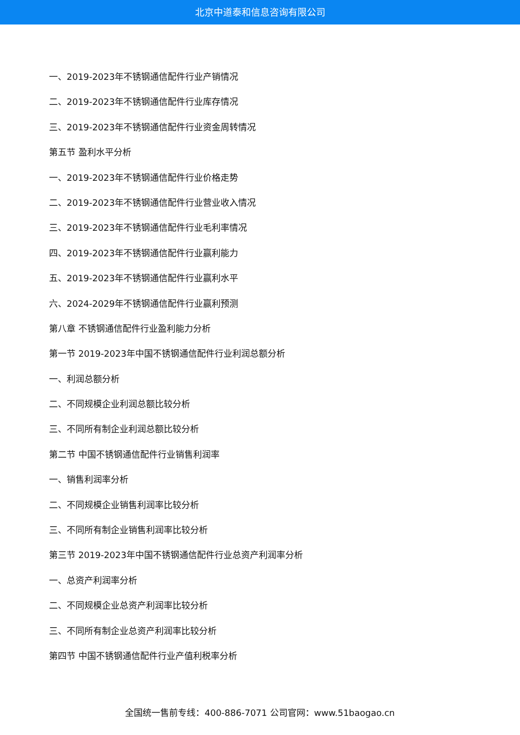北京中道泰和信息咨询有限公司
一、2019-2023年不锈钢通信配件行业产销情况
二、2019-2023年不锈钢通信配件行业库存情况
三、2019-2023年不锈钢通信配件行业资金周转情况
第五节 盈利水平分析
一、2019-2023年不锈钢通信配件行业价格走势
二、2019-2023年不锈钢通信配件行业营业收入情况
三、2019-2023年不锈钢通信配件行业毛利率情况
四、2019-2023年不锈钢通信配件行业赢利能力
五、2019-2023年不锈钢通信配件行业赢利水平
六、2024-2029年不锈钢通信配件行业赢利预测
第八章 不锈钢通信配件行业盈利能力分析
第一节 2019-2023年中国不锈钢通信配件行业利润总额分析
一、利润总额分析
二、不同规模企业利润总额比较分析
三、不同所有制企业利润总额比较分析
第二节 中国不锈钢通信配件行业销售利润率
一、销售利润率分析
二、不同规模企业销售利润率比较分析
三、不同所有制企业销售利润率比较分析
第三节 2019-2023年中国不锈钢通信配件行业总资产利润率分析
一、总资产利润率分析
二、不同规模企业总资产利润率比较分析
三、不同所有制企业总资产利润率比较分析
第四节 中国不锈钢通信配件行业产值利税率分析
全国统一售前专线：400-886-7071 公司官网：www.51baogao.cn